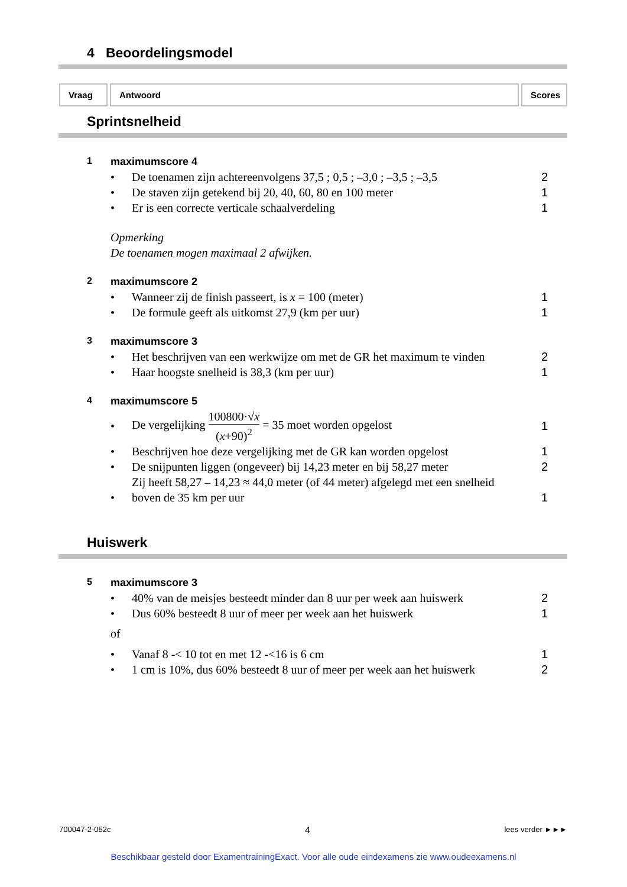4 Beoordelingsmodel
Vraag Antwoord Scores
Sprintsnelheid
1 maximumscore 4
•
De toenamen zijn achtereenvolgens 37,5 ; 0,5 ; –3,0 ; –3,5 ; –3,5
2
•
De staven zijn getekend bij 20, 40, 60, 80 en 100 meter
1
•
Er is een correcte verticale schaalverdeling
1
Opmerking
De toenamen mogen maximaal 2 afwijken.
2 maximumscore 2
•
Wanneer zij de finish passeert, is x = 100 (meter)
1
•
De formule geeft als uitkomst 27,9 (km per uur)
1
3 maximumscore 3
•
Het beschrijven van een werkwijze om met de GR het maximum te vinden
2
•
Haar hoogste snelheid is 38,3 (km per uur)
1
4 maximumscore 5
•
De vergelijking 100800·√x (x+90)<sup>2</sup> = 35 moet worden opgelost
1
•
Beschrijven hoe deze vergelijking met de GR kan worden opgelost
1
•
De snijpunten liggen (ongeveer) bij 14,23 meter en bij 58,27 meter
2
•
Zij heeft 58,27 – 14,23 ≈ 44,0 meter (of 44 meter) afgelegd met een snelheid boven de 35 km per uur
1
Huiswerk
5 maximumscore 3
•
40% van de meisjes besteedt minder dan 8 uur per week aan huiswerk
2
•
Dus 60% besteedt 8 uur of meer per week aan het huiswerk
1
of
•
Vanaf 8 -< 10 tot en met 12 -<16 is 6 cm
1
•
1 cm is 10%, dus 60% besteedt 8 uur of meer per week aan het huiswerk
2
700047-2-052c 4 lees verder ►►►
Beschikbaar gesteld door ExamentrainingExact. Voor alle oude eindexamens zie www.oudeexamens.nl